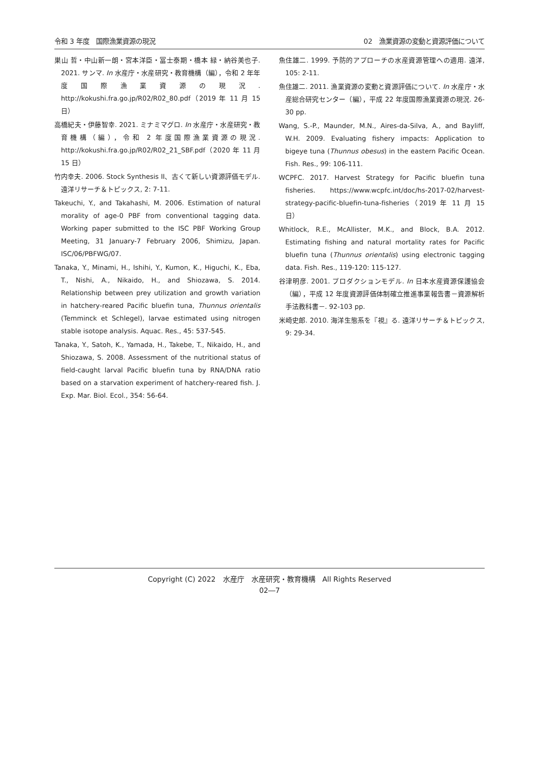令和 3 年度　国際漁業資源の現況 02　漁業資源の変動と資源評価について
巣山 哲・中山新一朗・宮本洋臣・冨士泰期・橋本 緑・納谷美也子. 2021. サンマ. In 水産庁・水産研究・教育機構（編），令和 2 年年度国際漁業資源の現況. http://kokushi.fra.go.jp/R02/R02_80.pdf（2019 年 11 月 15 日）
高橋紀夫・伊藤智幸. 2021. ミナミマグロ. In 水産庁・水産研究・教育機構（編），令和 2 年度国際漁業資源の現況. http://kokushi.fra.go.jp/R02/R02_21_SBF.pdf（2020 年 11 月 15 日）
竹内幸夫. 2006. Stock Synthesis II、古くて新しい資源評価モデル. 遠洋リサーチ＆トピックス, 2: 7-11.
Takeuchi, Y., and Takahashi, M. 2006. Estimation of natural morality of age-0 PBF from conventional tagging data. Working paper submitted to the ISC PBF Working Group Meeting, 31 January-7 February 2006, Shimizu, Japan. ISC/06/PBFWG/07.
Tanaka, Y., Minami, H., Ishihi, Y., Kumon, K., Higuchi, K., Eba, T., Nishi, A., Nikaido, H., and Shiozawa, S. 2014. Relationship between prey utilization and growth variation in hatchery‐reared Pacific bluefin tuna, Thunnus orientalis (Temminck et Schlegel), larvae estimated using nitrogen stable isotope analysis. Aquac. Res., 45: 537-545.
Tanaka, Y., Satoh, K., Yamada, H., Takebe, T., Nikaido, H., and Shiozawa, S. 2008. Assessment of the nutritional status of field-caught larval Pacific bluefin tuna by RNA/DNA ratio based on a starvation experiment of hatchery-reared fish. J. Exp. Mar. Biol. Ecol., 354: 56-64.
魚住雄二. 1999. 予防的アプローチの水産資源管理への適用. 遠洋, 105: 2-11.
魚住雄二. 2011. 漁業資源の変動と資源評価について. In 水産庁・水産総合研究センター（編），平成 22 年度国際漁業資源の現況. 26-30 pp.
Wang, S.-P., Maunder, M.N., Aires-da-Silva, A., and Bayliff, W.H. 2009. Evaluating fishery impacts: Application to bigeye tuna (Thunnus obesus) in the eastern Pacific Ocean. Fish. Res., 99: 106-111.
WCPFC. 2017. Harvest Strategy for Pacific bluefin tuna fisheries. https://www.wcpfc.int/doc/hs-2017-02/harvest-strategy-pacific-bluefin-tuna-fisheries（2019 年 11 月 15 日）
Whitlock, R.E., McAllister, M.K., and Block, B.A. 2012. Estimating fishing and natural mortality rates for Pacific bluefin tuna (Thunnus orientalis) using electronic tagging data. Fish. Res., 119-120: 115-127.
谷津明彦. 2001. プロダクションモデル. In 日本水産資源保護協会（編），平成 12 年度資源評価体制確立推進事業報告書－資源解析手法教科書－. 92-103 pp.
米崎史郎. 2010. 海洋生態系を『視』る. 遠洋リサーチ＆トピックス, 9: 29-34.
Copyright (C) 2022　水産庁　水産研究・教育機構　All Rights Reserved
02―7